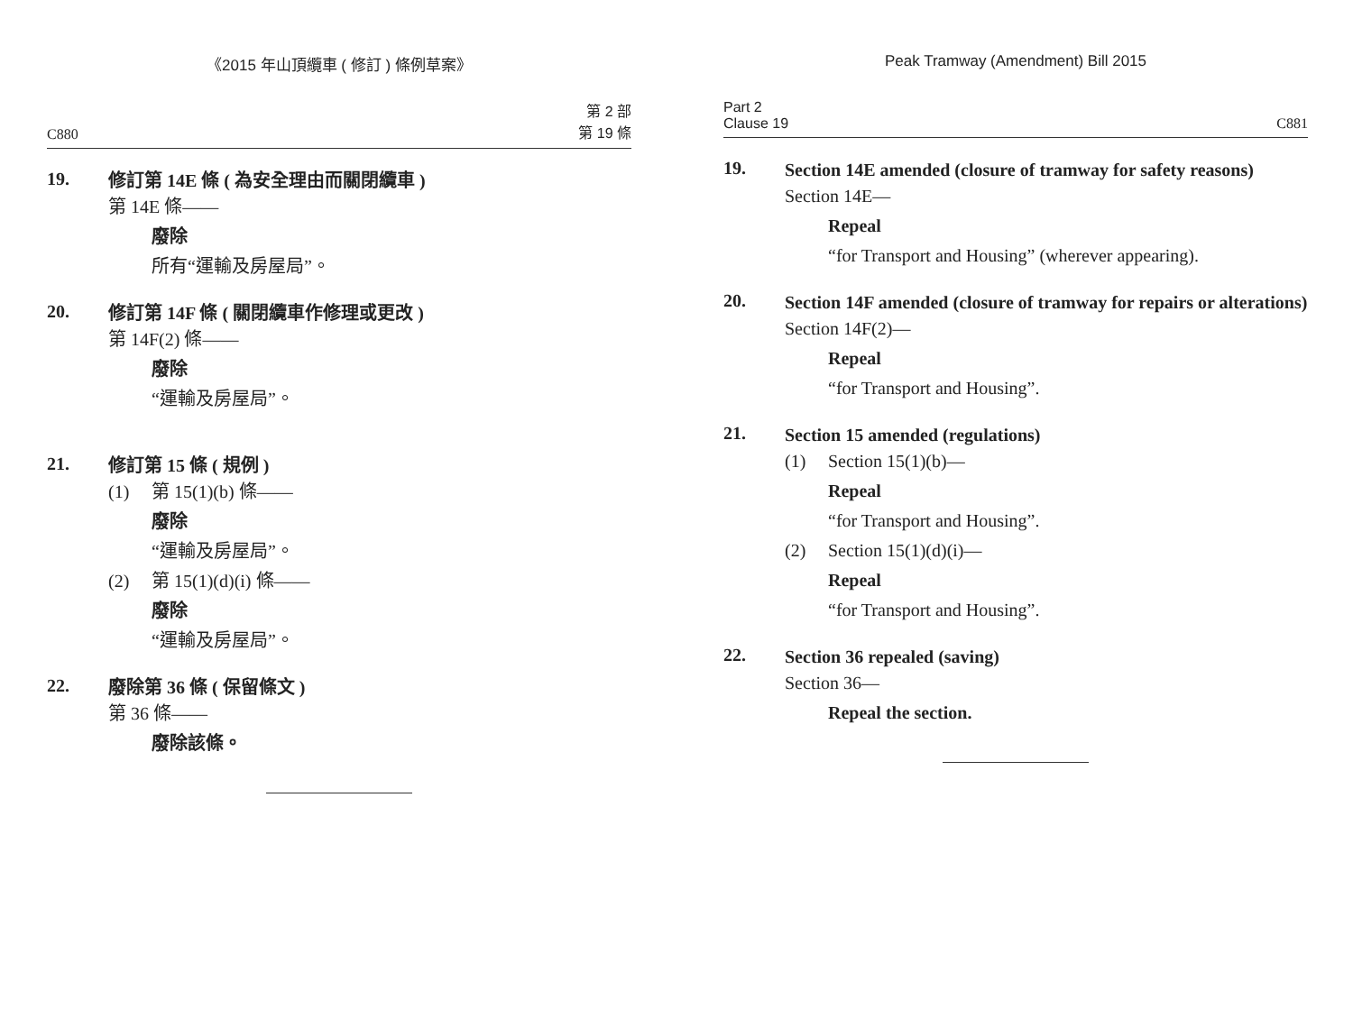《2015 年山頂纜車 ( 修訂 ) 條例草案》
C880 第 2 部
第 19 條
19.
修訂第 14E 條 ( 為安全理由而關閉纜車 )
第 14E 條——
廢除
所有“運輸及房屋局”。
20.
修訂第 14F 條 ( 關閉纜車作修理或更改 )
第 14F(2) 條——
廢除
“運輸及房屋局”。
21.
修訂第 15 條 ( 規例 )
(1) 第 15(1)(b) 條——
廢除
“運輸及房屋局”。
(2) 第 15(1)(d)(i) 條——
廢除
“運輸及房屋局”。
22.
廢除第 36 條 ( 保留條文 )
第 36 條——
廢除該條。
Peak Tramway (Amendment) Bill 2015
Part 2
Clause 19 C881
19.
Section 14E amended (closure of tramway for safety reasons)
Section 14E—
Repeal
“for Transport and Housing” (wherever appearing).
20.
Section 14F amended (closure of tramway for repairs or alterations)
Section 14F(2)—
Repeal
“for Transport and Housing”.
21.
Section 15 amended (regulations)
(1) Section 15(1)(b)—
Repeal
“for Transport and Housing”.
(2) Section 15(1)(d)(i)—
Repeal
“for Transport and Housing”.
22.
Section 36 repealed (saving)
Section 36—
Repeal the section.